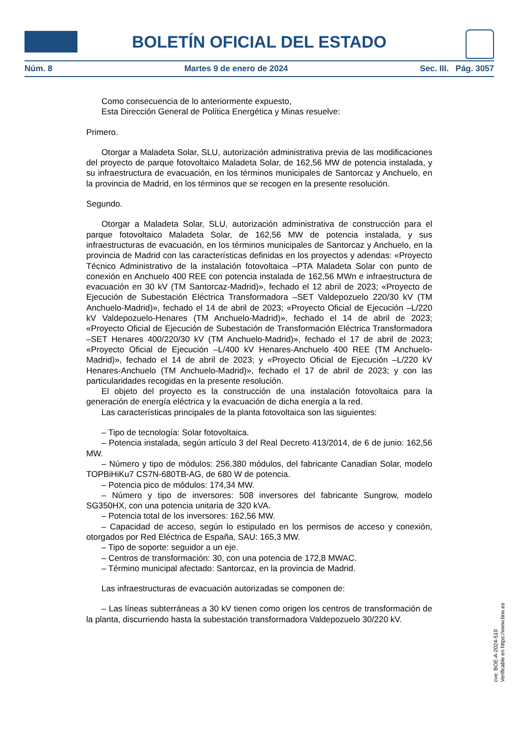BOLETÍN OFICIAL DEL ESTADO
Núm. 8 Martes 9 de enero de 2024 Sec. III. Pág. 3057
Como consecuencia de lo anteriormente expuesto,
Esta Dirección General de Política Energética y Minas resuelve:
Primero.
Otorgar a Maladeta Solar, SLU, autorización administrativa previa de las modificaciones del proyecto de parque fotovoltaico Maladeta Solar, de 162,56 MW de potencia instalada, y su infraestructura de evacuación, en los términos municipales de Santorcaz y Anchuelo, en la provincia de Madrid, en los términos que se recogen en la presente resolución.
Segundo.
Otorgar a Maladeta Solar, SLU, autorización administrativa de construcción para el parque fotovoltaico Maladeta Solar, de 162,56 MW de potencia instalada, y sus infraestructuras de evacuación, en los términos municipales de Santorcaz y Anchuelo, en la provincia de Madrid con las características definidas en los proyectos y adendas: «Proyecto Técnico Administrativo de la instalación fotovoltaica –PTA Maladeta Solar con punto de conexión en Anchuelo 400 REE con potencia instalada de 162,56 MWn e infraestructura de evacuación en 30 kV (TM Santorcaz-Madrid)», fechado el 12 abril de 2023; «Proyecto de Ejecución de Subestación Eléctrica Transformadora –SET Valdepozuelo 220/30 kV (TM Anchuelo-Madrid)», fechado el 14 de abril de 2023; «Proyecto Oficial de Ejecución –L/220 kV Valdepozuelo-Henares (TM Anchuelo-Madrid)», fechado el 14 de abril de 2023; «Proyecto Oficial de Ejecución de Subestación de Transformación Eléctrica Transformadora –SET Henares 400/220/30 kV (TM Anchuelo-Madrid)», fechado el 17 de abril de 2023; «Proyecto Oficial de Ejecución –L/400 kV Henares-Anchuelo 400 REE (TM Anchuelo-Madrid)», fechado el 14 de abril de 2023; y «Proyecto Oficial de Ejecución –L/220 kV Henares-Anchuelo (TM Anchuelo-Madrid)», fechado el 17 de abril de 2023; y con las particularidades recogidas en la presente resolución.
El objeto del proyecto es la construcción de una instalación fotovoltaica para la generación de energía eléctrica y la evacuación de dicha energía a la red.
Las características principales de la planta fotovoltaica son las siguientes:
– Tipo de tecnología: Solar fotovoltaica.
– Potencia instalada, según artículo 3 del Real Decreto 413/2014, de 6 de junio: 162,56 MW.
– Número y tipo de módulos: 256.380 módulos, del fabricante Canadian Solar, modelo TOPBiHiKu7 CS7N-680TB-AG, de 680 W de potencia.
– Potencia pico de módulos: 174,34 MW.
– Número y tipo de inversores: 508 inversores del fabricante Sungrow, modelo SG350HX, con una potencia unitaria de 320 kVA.
– Potencia total de los inversores: 162,56 MW.
– Capacidad de acceso, según lo estipulado en los permisos de acceso y conexión, otorgados por Red Eléctrica de España, SAU: 165,3 MW.
– Tipo de soporte: seguidor a un eje.
– Centros de transformación: 30, con una potencia de 172,8 MWAC.
– Término municipal afectado: Santorcaz, en la provincia de Madrid.
Las infraestructuras de evacuación autorizadas se componen de:
– Las líneas subterráneas a 30 kV tienen como origen los centros de transformación de la planta, discurriendo hasta la subestación transformadora Valdepozuelo 30/220 kV.
cve: BOE-A-2024-510
Verificable en https://www.boe.es